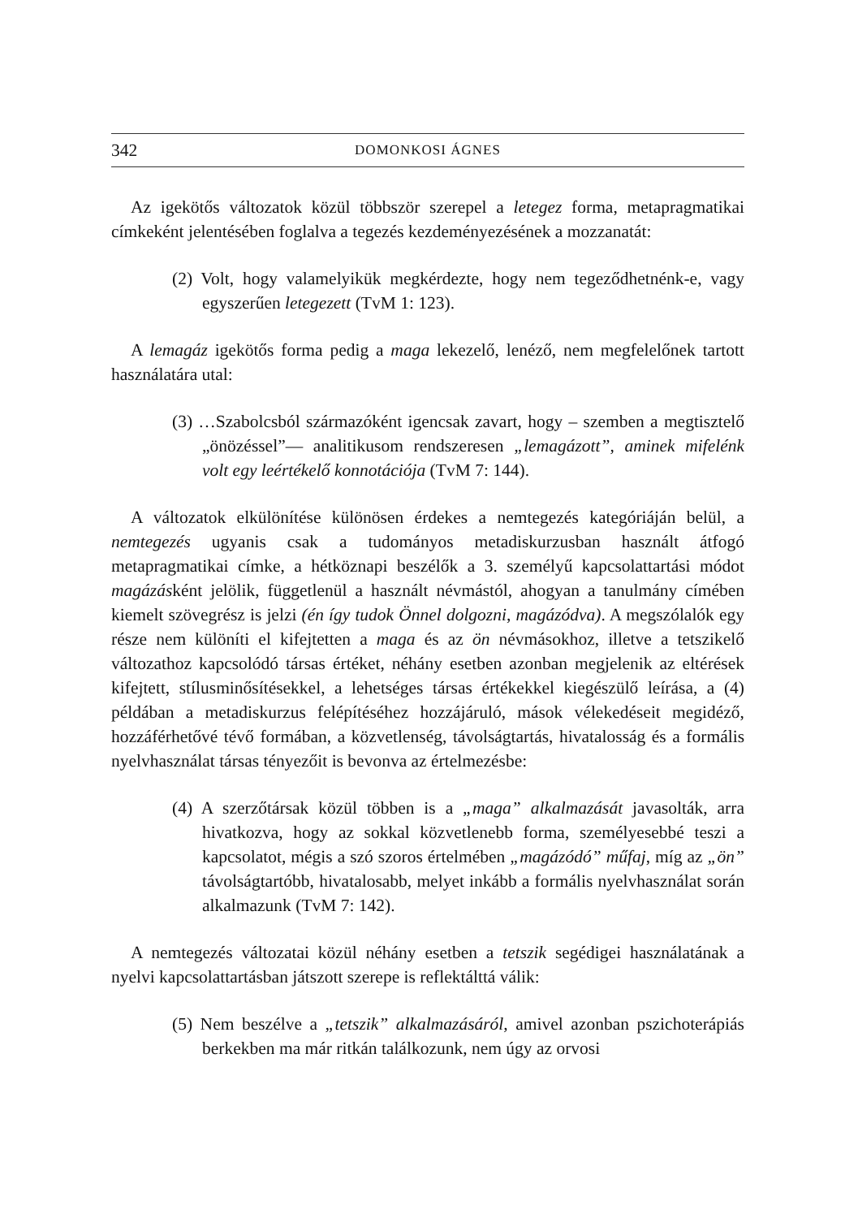342 DOMONKOSI ÁGNES
Az igekötős változatok közül többször szerepel a letegez forma, metapragmatikai címkeként jelentésében foglalva a tegezés kezdeményezésének a mozzanatát:
(2) Volt, hogy valamelyikük megkérdezte, hogy nem tegeződhetnénk-e, vagy egyszerűen letegezett (TvM 1: 123).
A lemagáz igekötős forma pedig a maga lekezelő, lenéző, nem megfelelőnek tartott használatára utal:
(3) …Szabolcsból származóként igencsak zavart, hogy – szemben a megtisztelő „önözéssel”— analitikusom rendszeresen „lemagázott”, aminek mifelénk volt egy leértékelő konnotációja (TvM 7: 144).
A változatok elkülönítése különösen érdekes a nemtegezés kategóriáján belül, a nemtegezés ugyanis csak a tudományos metadiskurzusban használt átfogó metapragmatikai címke, a hétköznapi beszélők a 3. személyű kapcsolattartási módot magázásként jelölik, függetlenül a használt névmástól, ahogyan a tanulmány címében kiemelt szövegrész is jelzi (én így tudok Önnel dolgozni, magázódva). A megszólalók egy része nem különíti el kifejtetten a maga és az ön névmásokhoz, illetve a tetszikelő változathoz kapcsolódó társas értéket, néhány esetben azonban megjelenik az eltérések kifejtett, stílusminősítésekkel, a lehetséges társas értékekkel kiegészülő leírása, a (4) példában a metadiskurzus felépítéséhez hozzájáruló, mások vélekedéseit megidéző, hozzáférhetővé tévő formában, a közvetlenség, távolságtartás, hivatalosság és a formális nyelvhasználat társas tényezőit is bevonva az értelmezésbe:
(4) A szerzőtársak közül többen is a „maga” alkalmazását javasolták, arra hivatkozva, hogy az sokkal közvetlenebb forma, személyesebbé teszi a kapcsolatot, mégis a szó szoros értelmében „magázódó” műfaj, míg az „ön” távolságtartóbb, hivatalosabb, melyet inkább a formális nyelvhasználat során alkalmazunk (TvM 7: 142).
A nemtegezés változatai közül néhány esetben a tetszik segédigei használatának a nyelvi kapcsolattartásban játszott szerepe is reflektálttá válik:
(5) Nem beszélve a „tetszik” alkalmazásáról, amivel azonban pszichoterápiás berkekben ma már ritkán találkozunk, nem úgy az orvosi